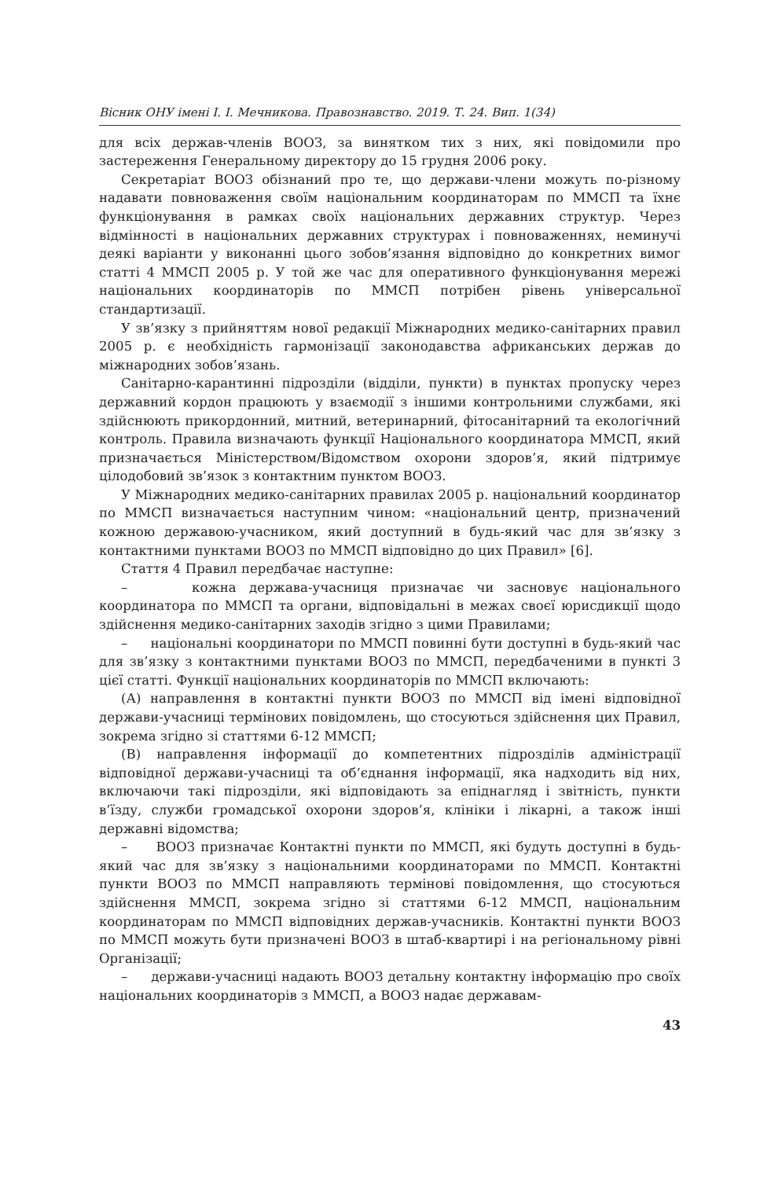Вісник ОНУ імені І. І. Мечникова. Правознавство. 2019. Т. 24. Вип. 1(34)
для всіх держав-членів ВООЗ, за винятком тих з них, які повідомили про застереження Генеральному директору до 15 грудня 2006 року.
Секретаріат ВООЗ обізнаний про те, що держави-члени можуть по-різному надавати повноваження своїм національним координаторам по ММСП та їхнє функціонування в рамках своїх національних державних структур. Через відмінності в національних державних структурах і повноваженнях, неминучі деякі варіанти у виконанні цього зобов’язання відповідно до конкретних вимог статті 4 ММСП 2005 р. У той же час для оперативного функціонування мережі національних координаторів по ММСП потрібен рівень універсальної стандартизації.
У зв’язку з прийняттям нової редакції Міжнародних медико-санітарних правил 2005 р. є необхідність гармонізації законодавства африканських держав до міжнародних зобов’язань.
Санітарно-карантинні підрозділи (відділи, пункти) в пунктах пропуску через державний кордон працюють у взаємодії з іншими контрольними службами, які здійснюють прикордонний, митний, ветеринарний, фітосанітарний та екологічний контроль. Правила визначають функції Національного координатора ММСП, який призначається Міністерством/Відомством охорони здоров’я, який підтримує цілодобовий зв’язок з контактним пунктом ВООЗ.
У Міжнародних медико-санітарних правилах 2005 р. національний координатор по ММСП визначається наступним чином: «національний центр, призначений кожною державою-учасником, який доступний в будь-який час для зв’язку з контактними пунктами ВООЗ по ММСП відповідно до цих Правил» [6].
Стаття 4 Правил передбачає наступне:
– кожна держава-учасниця призначає чи засновує національного координатора по ММСП та органи, відповідальні в межах своєї юрисдикції щодо здійснення медико-санітарних заходів згідно з цими Правилами;
– національні координатори по ММСП повинні бути доступні в будь-який час для зв’язку з контактними пунктами ВООЗ по ММСП, передбаченими в пункті 3 цієї статті. Функції національних координаторів по ММСП включають:
(А) направлення в контактні пункти ВООЗ по ММСП від імені відповідної держави-учасниці термінових повідомлень, що стосуються здійснення цих Правил, зокрема згідно зі статтями 6-12 ММСП;
(В) направлення інформації до компетентних підрозділів адміністрації відповідної держави-учасниці та об’єднання інформації, яка надходить від них, включаючи такі підрозділи, які відповідають за епіднагляд і звітність, пункти в’їзду, служби громадської охорони здоров’я, клініки і лікарні, а також інші державні відомства;
– ВООЗ призначає Контактні пункти по ММСП, які будуть доступні в будь-який час для зв’язку з національними координаторами по ММСП. Контактні пункти ВООЗ по ММСП направляють термінові повідомлення, що стосуються здійснення ММСП, зокрема згідно зі статтями 6-12 ММСП, національним координаторам по ММСП відповідних держав-учасників. Контактні пункти ВООЗ по ММСП можуть бути призначені ВООЗ в штаб-квартирі і на регіональному рівні Організації;
– держави-учасниці надають ВООЗ детальну контактну інформацію про своїх національних координаторів з ММСП, а ВООЗ надає державам-
43